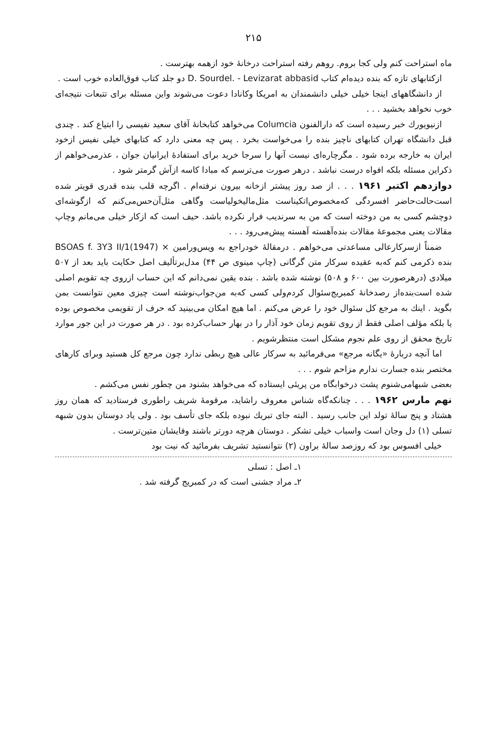۲۱۵
ماه استراحت کنم ولی کجا بروم. روهم رفته استراحت درخانهٔ خود ازهمه بهترست .
ازکتابهای تازه که بنده دیده‌ام کتاب D. Sourdel. - Levizarat abbasid دو جلد کتاب فوق‌العاده خوب است .
از دانشگاههای اینجا خیلی خیلی دانشمندان به امریکا وکانادا دعوت می‌شوند واین مسئله برای تتبعات نتیجه‌ای خوب نخواهد بخشید . . .
ازنیویورك خبر رسیده است که دارالفنون Columcia می‌خواهد کتابخانهٔ آقای سعید نفیسی را ابتیاع کند . چندی قبل دانشگاه تهران کتابهای ناچیز بنده را می‌خواست بخرد . پس چه معنی دارد که کتابهای خیلی نفیس ازخود ایران به خارجه برده شود . مگرچاره‌ای نیست آنها را سرجا خرید برای استفادهٔ ایرانیان جوان ، عذرمی‌خواهم از ذکراین مسئله بلکه افواه درست نباشد . درهر صورت می‌ترسم که مبادا کاسه ازآش گرمتر شود .
دوازدهم اکتبر ۱۹۶۱ . . . از صد روز پیشتر ازخانه بیرون نرفته‌ام . اگرچه قلب بنده قدری قویتر شده است‌حالت‌حاضر افسردگی که‌مخصوص‌اتکیناست مثل‌مالیخولیاست وگاهی مثل‌آن‌حس‌می‌کنم که ازگوشه‌ای دوچشم کسی به من دوخته است که من به سرندیب فرار نکرده باشد. حیف است که ازکار خیلی می‌مانم وچاپ مقالات یعنی مجموعهٔ مقالات بنده‌آهسته آهسته پیش‌می‌رود . . .
ضمناً ازسرکارعالی مساعدتی می‌خواهم . درمقالهٔ خودراجع به ویس‌ورامین BSOAS f. 3Y3 II/1(1947) × بنده ذکرمی کنم که‌به عقیده سرکار متن گرگانی (چاپ مینوی ص ۴۴) مدل‌برتألیف اصل حکایت باید بعد از ۵۰۷ میلادی (درهرصورت بین ۶۰۰ و ۵۰۸) نوشته شده باشد . بنده یقین نمی‌دانم که این حساب ازروی چه تقویم اصلی شده است‌بنده‌از رصدخانهٔ کمبریج‌سئوال کردم‌ولی کسی که‌به من‌جواب‌نوشته است چیزی معین نتوانست بمن بگوید . اینك به مرجع کل سئوال خود را عرض می‌کنم . اما هیچ امکان می‌بینید که حرف از تقویمی مخصوص بوده یا بلکه مؤلف اصلی فقط از روی تقویم زمان خود آذار را در بهار حساب‌کرده بود . در هر صورت در این جور موارد تاریخ محقق از روی علم نجوم مشکل است منتظرشویم .
اما آنچه دربارهٔ «یگانه مرجع» می‌فرمائید به سرکار عالی هیچ ربطی ندارد چون مرجع کل هستید وبرای کارهای مختصر بنده جسارت ندارم مزاحم شوم . . .
بعضی شبهامی‌شنوم پشت درخوابگاه من پریئی ایستاده که می‌خواهد بشنود من چطور نفس می‌کشم .
نهم مارس ۱۹۶۲ . . . چنانکه‌گاه شناس معروف راشاید، مرقومهٔ شریف راطوری فرستادید که همان روز هشتاد و پنج سالهٔ تولد این جانب رسید . البته جای تبریك نبوده بلکه جای تأسف بود . ولی یاد دوستان بدون شبهه تسلی (۱) دل وجان است واسباب خیلی تشکر . دوستان هرچه دورتر باشند وفایشان متین‌ترست .
خیلی افسوس بود که روزصد سالهٔ براون (۲) نتوانستید تشریف بفرمائید که نیت بود
۱ـ اصل : تسلی
۲ـ مراد جشنی است که در کمبریج گرفته شد .